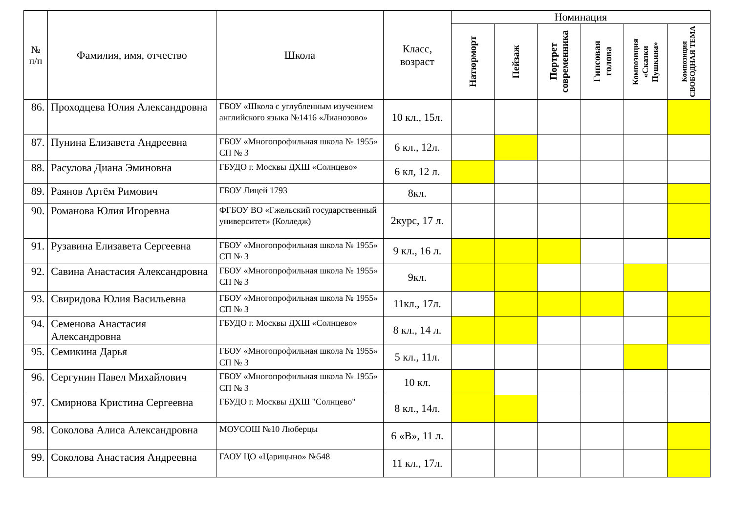| № п/п | Фамилия, имя, отчество | Школа | Класс, возраст | Номинация | | | | | |
| --- | --- | --- | --- | --- | --- | --- | --- | --- | --- |
| | | | | Натюрморт | Пейзаж | Портрет современника | Гипсовая голова | Композиция «Сказки Пушкина» | Композиция СВОБОДНАЯ ТЕМА |
| 86. | Проходцева Юлия Александровна | ГБОУ «Школа с углубленным изучением английского языка №1416 «Лианозово» | 10 кл., 15л. | | | | | | |
| 87. | Пунина Елизавета Андреевна | ГБОУ «Многопрофильная школа № 1955» СП № 3 | 6 кл., 12л. | | | | | | |
| 88. | Расулова Диана Эминовна | ГБУДО г. Москвы ДХШ «Солнцево» | 6 кл, 12 л. | | | | | | |
| 89. | Раянов Артём Римович | ГБОУ Лицей 1793 | 8кл. | | | | | | |
| 90. | Романова Юлия Игоревна | ФГБОУ ВО «Гжельский государственный университет» (Колледж) | 2курс, 17 л. | | | | | | |
| 91. | Рузавина Елизавета Сергеевна | ГБОУ «Многопрофильная школа № 1955» СП № 3 | 9 кл., 16 л. | | | | | | |
| 92. | Савина Анастасия Александровна | ГБОУ «Многопрофильная школа № 1955» СП № 3 | 9кл. | | | | | | |
| 93. | Свиридова Юлия Васильевна | ГБОУ «Многопрофильная школа № 1955» СП № 3 | 11кл., 17л. | | | | | | |
| 94. | Семенова Анастасия Александровна | ГБУДО г. Москвы ДХШ «Солнцево» | 8 кл., 14 л. | | | | | | |
| 95. | Семикина Дарья | ГБОУ «Многопрофильная школа № 1955» СП № 3 | 5 кл., 11л. | | | | | | |
| 96. | Сергунин Павел Михайлович | ГБОУ «Многопрофильная школа № 1955» СП № 3 | 10 кл. | | | | | | |
| 97. | Смирнова Кристина Сергеевна | ГБУДО г. Москвы ДХШ "Солнцево" | 8 кл., 14л. | | | | | | |
| 98. | Соколова Алиса Александровна | МОУСОШ №10 Люберцы | 6 «В», 11 л. | | | | | | |
| 99. | Соколова Анастасия Андреевна | ГАОУ ЦО «Царицыно» №548 | 11 кл., 17л. | | | | | | |